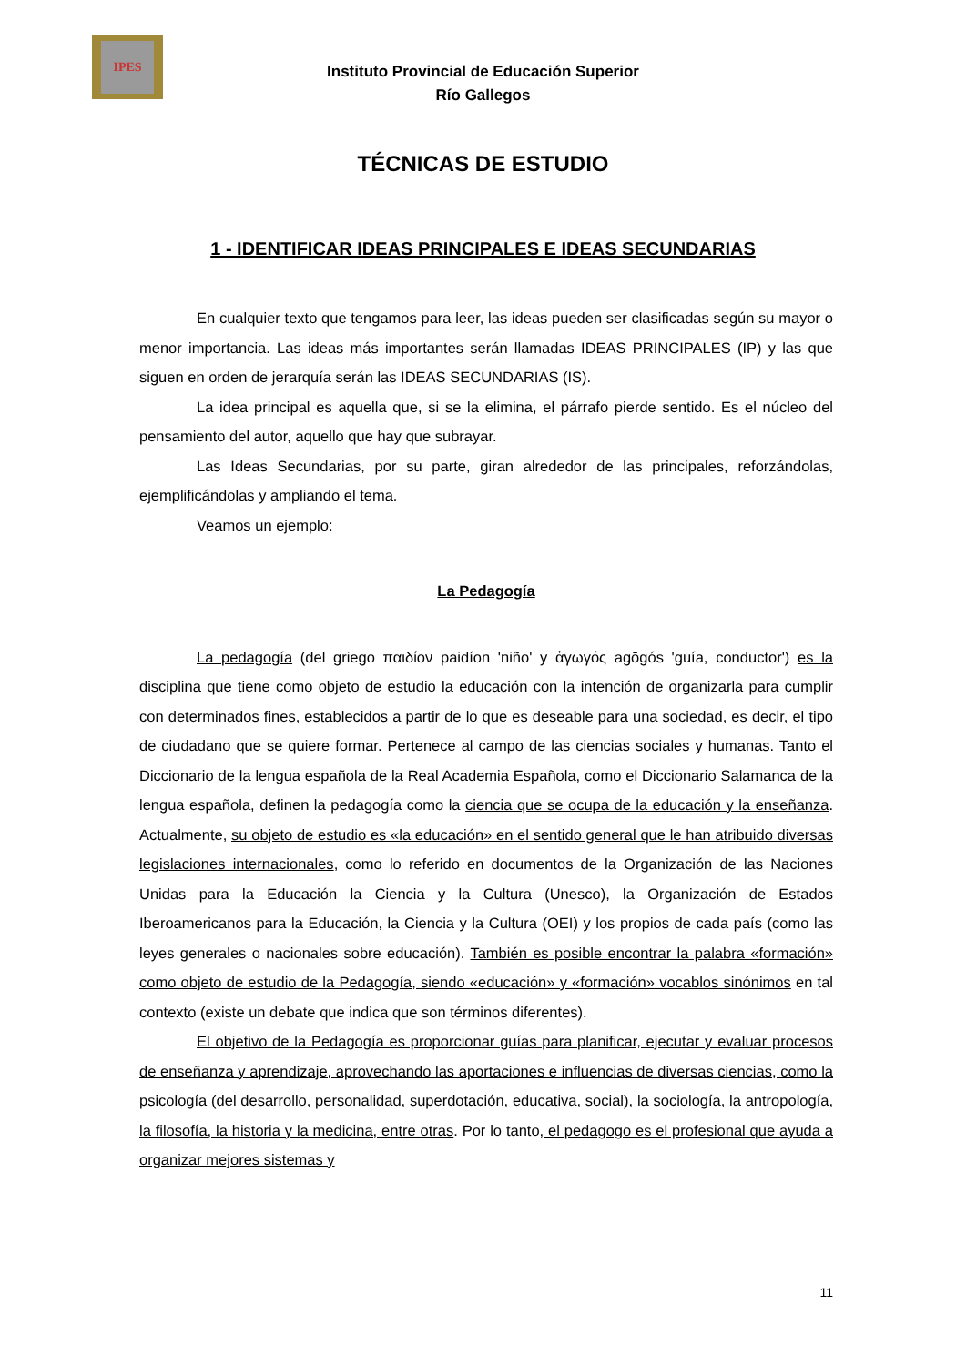IPES
Instituto Provincial de Educación Superior
Río Gallegos
TÉCNICAS DE ESTUDIO
1 - IDENTIFICAR IDEAS PRINCIPALES E IDEAS SECUNDARIAS
En cualquier texto que tengamos para leer, las ideas pueden ser clasificadas según su mayor o menor importancia. Las ideas más importantes serán llamadas IDEAS PRINCIPALES (IP) y las que siguen en orden de jerarquía serán las IDEAS SECUNDARIAS (IS).
La idea principal es aquella que, si se la elimina, el párrafo pierde sentido. Es el núcleo del pensamiento del autor, aquello que hay que subrayar.
Las Ideas Secundarias, por su parte, giran alrededor de las principales, reforzándolas, ejemplificándolas y ampliando el tema.
Veamos un ejemplo:
La Pedagogía
La pedagogía (del griego παιδίον paidíon 'niño' y ἀγωγός agōgós 'guía, conductor') es la disciplina que tiene como objeto de estudio la educación con la intención de organizarla para cumplir con determinados fines, establecidos a partir de lo que es deseable para una sociedad, es decir, el tipo de ciudadano que se quiere formar. Pertenece al campo de las ciencias sociales y humanas. Tanto el Diccionario de la lengua española de la Real Academia Española, como el Diccionario Salamanca de la lengua española, definen la pedagogía como la ciencia que se ocupa de la educación y la enseñanza. Actualmente, su objeto de estudio es «la educación» en el sentido general que le han atribuido diversas legislaciones internacionales, como lo referido en documentos de la Organización de las Naciones Unidas para la Educación la Ciencia y la Cultura (Unesco), la Organización de Estados Iberoamericanos para la Educación, la Ciencia y la Cultura (OEI) y los propios de cada país (como las leyes generales o nacionales sobre educación). También es posible encontrar la palabra «formación» como objeto de estudio de la Pedagogía, siendo «educación» y «formación» vocablos sinónimos en tal contexto (existe un debate que indica que son términos diferentes).
El objetivo de la Pedagogía es proporcionar guías para planificar, ejecutar y evaluar procesos de enseñanza y aprendizaje, aprovechando las aportaciones e influencias de diversas ciencias, como la psicología (del desarrollo, personalidad, superdotación, educativa, social), la sociología, la antropología, la filosofía, la historia y la medicina, entre otras. Por lo tanto, el pedagogo es el profesional que ayuda a organizar mejores sistemas y
11